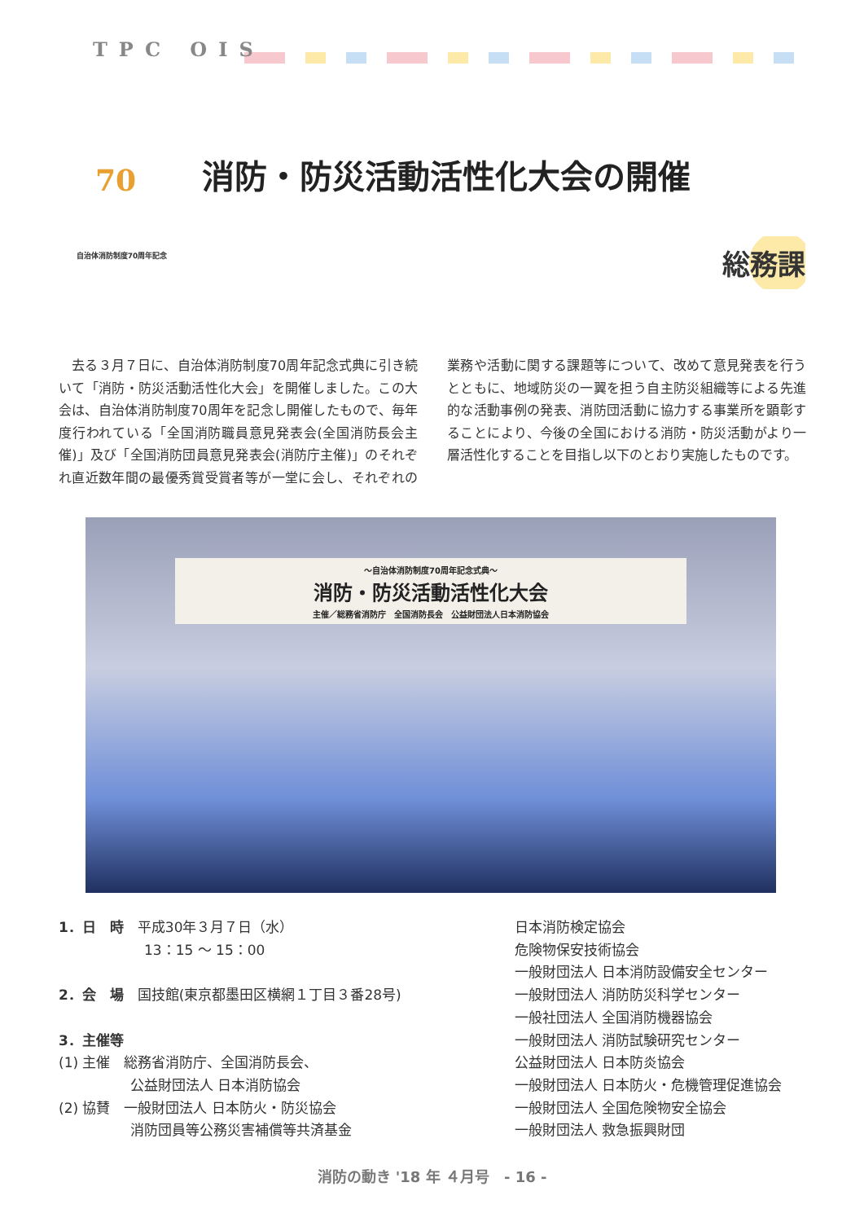TPC OIS
70 自治体消防制度70周年記念 消防・防災活動活性化大会の開催
総務課
　去る３月７日に、自治体消防制度70周年記念式典に引き続いて「消防・防災活動活性化大会」を開催しました。この大会は、自治体消防制度70周年を記念し開催したもので、毎年度行われている「全国消防職員意見発表会(全国消防長会主催)」及び「全国消防団員意見発表会(消防庁主催)」のそれぞれ直近数年間の最優秀賞受賞者等が一堂に会し、それぞれの業務や活動に関する課題等について、改めて意見発表を行うとともに、地域防災の一翼を担う自主防災組織等による先進的な活動事例の発表、消防団活動に協力する事業所を顕彰することにより、今後の全国における消防・防災活動がより一層活性化することを目指し以下のとおり実施したものです。
～自治体消防制度70周年記念式典～
消防・防災活動活性化大会
主催／総務省消防庁　全国消防長会　公益財団法人日本消防協会
1．日　時　平成30年３月７日（水）
13：15 ～ 15：00
2．会　場　国技館(東京都墨田区横網１丁目３番28号)
3．主催等
(1) 主催　総務省消防庁、全国消防長会、
公益財団法人 日本消防協会
(2) 協賛　一般財団法人 日本防火・防災協会
消防団員等公務災害補償等共済基金
日本消防検定協会
危険物保安技術協会
一般財団法人 日本消防設備安全センター
一般財団法人 消防防災科学センター
一般社団法人 全国消防機器協会
一般財団法人 消防試験研究センター
公益財団法人 日本防炎協会
一般財団法人 日本防火・危機管理促進協会
一般財団法人 全国危険物安全協会
一般財団法人 救急振興財団
消防の動き '18 年 ４月号　- 16 -